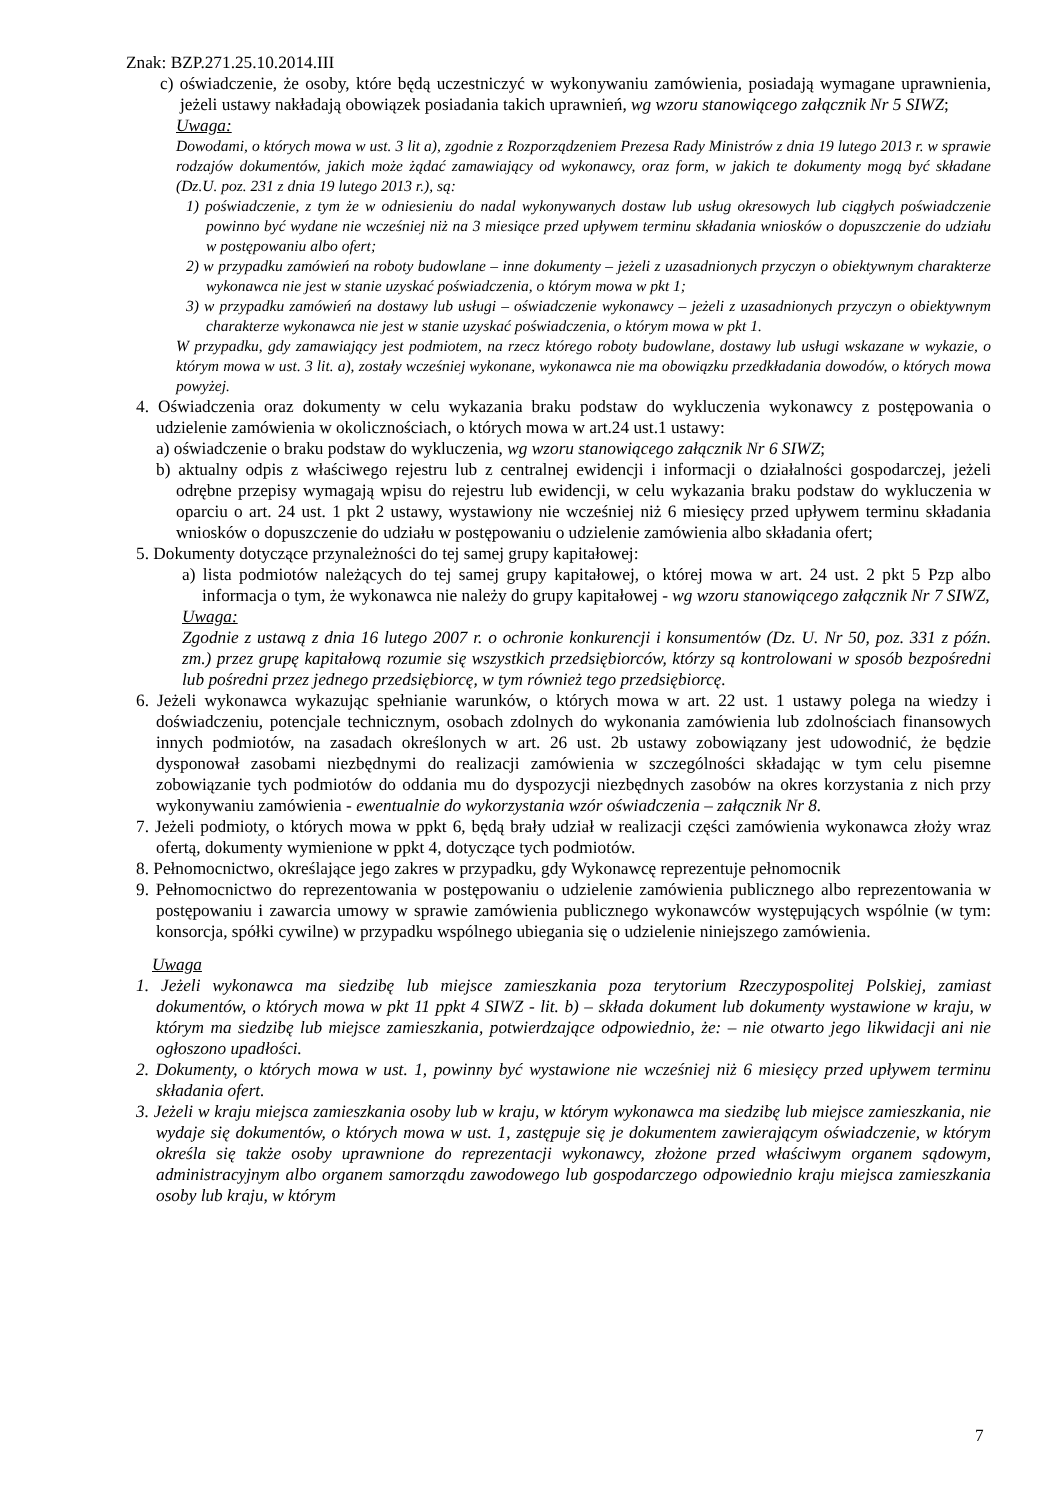Znak: BZP.271.25.10.2014.III
c) oświadczenie, że osoby, które będą uczestniczyć w wykonywaniu zamówienia, posiadają wymagane uprawnienia, jeżeli ustawy nakładają obowiązek posiadania takich uprawnień, wg wzoru stanowiącego załącznik Nr 5 SIWZ;
Uwaga:
Dowodami, o których mowa w ust. 3 lit a), zgodnie z Rozporządzeniem Prezesa Rady Ministrów z dnia 19 lutego 2013 r. w sprawie rodzajów dokumentów, jakich może żądać zamawiający od wykonawcy, oraz form, w jakich te dokumenty mogą być składane (Dz.U. poz. 231 z dnia 19 lutego 2013 r.), są:
1) poświadczenie, z tym że w odniesieniu do nadal wykonywanych dostaw lub usług okresowych lub ciągłych poświadczenie powinno być wydane nie wcześniej niż na 3 miesiące przed upływem terminu składania wniosków o dopuszczenie do udziału w postępowaniu albo ofert;
2) w przypadku zamówień na roboty budowlane – inne dokumenty – jeżeli z uzasadnionych przyczyn o obiektywnym charakterze wykonawca nie jest w stanie uzyskać poświadczenia, o którym mowa w pkt 1;
3) w przypadku zamówień na dostawy lub usługi – oświadczenie wykonawcy – jeżeli z uzasadnionych przyczyn o obiektywnym charakterze wykonawca nie jest w stanie uzyskać poświadczenia, o którym mowa w pkt 1.
W przypadku, gdy zamawiający jest podmiotem, na rzecz którego roboty budowlane, dostawy lub usługi wskazane w wykazie, o którym mowa w ust. 3 lit. a), zostały wcześniej wykonane, wykonawca nie ma obowiązku przedkładania dowodów, o których mowa powyżej.
4. Oświadczenia oraz dokumenty w celu wykazania braku podstaw do wykluczenia wykonawcy z postępowania o udzielenie zamówienia w okolicznościach, o których mowa w art.24 ust.1 ustawy:
a) oświadczenie o braku podstaw do wykluczenia, wg wzoru stanowiącego załącznik Nr 6 SIWZ;
b) aktualny odpis z właściwego rejestru lub z centralnej ewidencji i informacji o działalności gospodarczej, jeżeli odrębne przepisy wymagają wpisu do rejestru lub ewidencji, w celu wykazania braku podstaw do wykluczenia w oparciu o art. 24 ust. 1 pkt 2 ustawy, wystawiony nie wcześniej niż 6 miesięcy przed upływem terminu składania wniosków o dopuszczenie do udziału w postępowaniu o udzielenie zamówienia albo składania ofert;
5. Dokumenty dotyczące przynależności do tej samej grupy kapitałowej:
a) lista podmiotów należących do tej samej grupy kapitałowej, o której mowa w art. 24 ust. 2 pkt 5 Pzp albo informacja o tym, że wykonawca nie należy do grupy kapitałowej - wg wzoru stanowiącego załącznik Nr 7 SIWZ,
Uwaga:
Zgodnie z ustawą z dnia 16 lutego 2007 r. o ochronie konkurencji i konsumentów (Dz. U. Nr 50, poz. 331 z późn. zm.) przez grupę kapitałową rozumie się wszystkich przedsiębiorców, którzy są kontrolowani w sposób bezpośredni lub pośredni przez jednego przedsiębiorcę, w tym również tego przedsiębiorcę.
6. Jeżeli wykonawca wykazując spełnianie warunków, o których mowa w art. 22 ust. 1 ustawy polega na wiedzy i doświadczeniu, potencjale technicznym, osobach zdolnych do wykonania zamówienia lub zdolnościach finansowych innych podmiotów, na zasadach określonych w art. 26 ust. 2b ustawy zobowiązany jest udowodnić, że będzie dysponował zasobami niezbędnymi do realizacji zamówienia w szczególności składając w tym celu pisemne zobowiązanie tych podmiotów do oddania mu do dyspozycji niezbędnych zasobów na okres korzystania z nich przy wykonywaniu zamówienia - ewentualnie do wykorzystania wzór oświadczenia – załącznik Nr 8.
7. Jeżeli podmioty, o których mowa w ppkt 6, będą brały udział w realizacji części zamówienia wykonawca złoży wraz ofertą, dokumenty wymienione w ppkt 4, dotyczące tych podmiotów.
8. Pełnomocnictwo, określające jego zakres w przypadku, gdy Wykonawcę reprezentuje pełnomocnik
9. Pełnomocnictwo do reprezentowania w postępowaniu o udzielenie zamówienia publicznego albo reprezentowania w postępowaniu i zawarcia umowy w sprawie zamówienia publicznego wykonawców występujących wspólnie (w tym: konsorcja, spółki cywilne) w przypadku wspólnego ubiegania się o udzielenie niniejszego zamówienia.
Uwaga
1. Jeżeli wykonawca ma siedzibę lub miejsce zamieszkania poza terytorium Rzeczypospolitej Polskiej, zamiast dokumentów, o których mowa w pkt 11 ppkt 4 SIWZ - lit. b) – składa dokument lub dokumenty wystawione w kraju, w którym ma siedzibę lub miejsce zamieszkania, potwierdzające odpowiednio, że: – nie otwarto jego likwidacji ani nie ogłoszono upadłości.
2. Dokumenty, o których mowa w ust. 1, powinny być wystawione nie wcześniej niż 6 miesięcy przed upływem terminu składania ofert.
3. Jeżeli w kraju miejsca zamieszkania osoby lub w kraju, w którym wykonawca ma siedzibę lub miejsce zamieszkania, nie wydaje się dokumentów, o których mowa w ust. 1, zastępuje się je dokumentem zawierającym oświadczenie, w którym określa się także osoby uprawnione do reprezentacji wykonawcy, złożone przed właściwym organem sądowym, administracyjnym albo organem samorządu zawodowego lub gospodarczego odpowiednio kraju miejsca zamieszkania osoby lub kraju, w którym
7